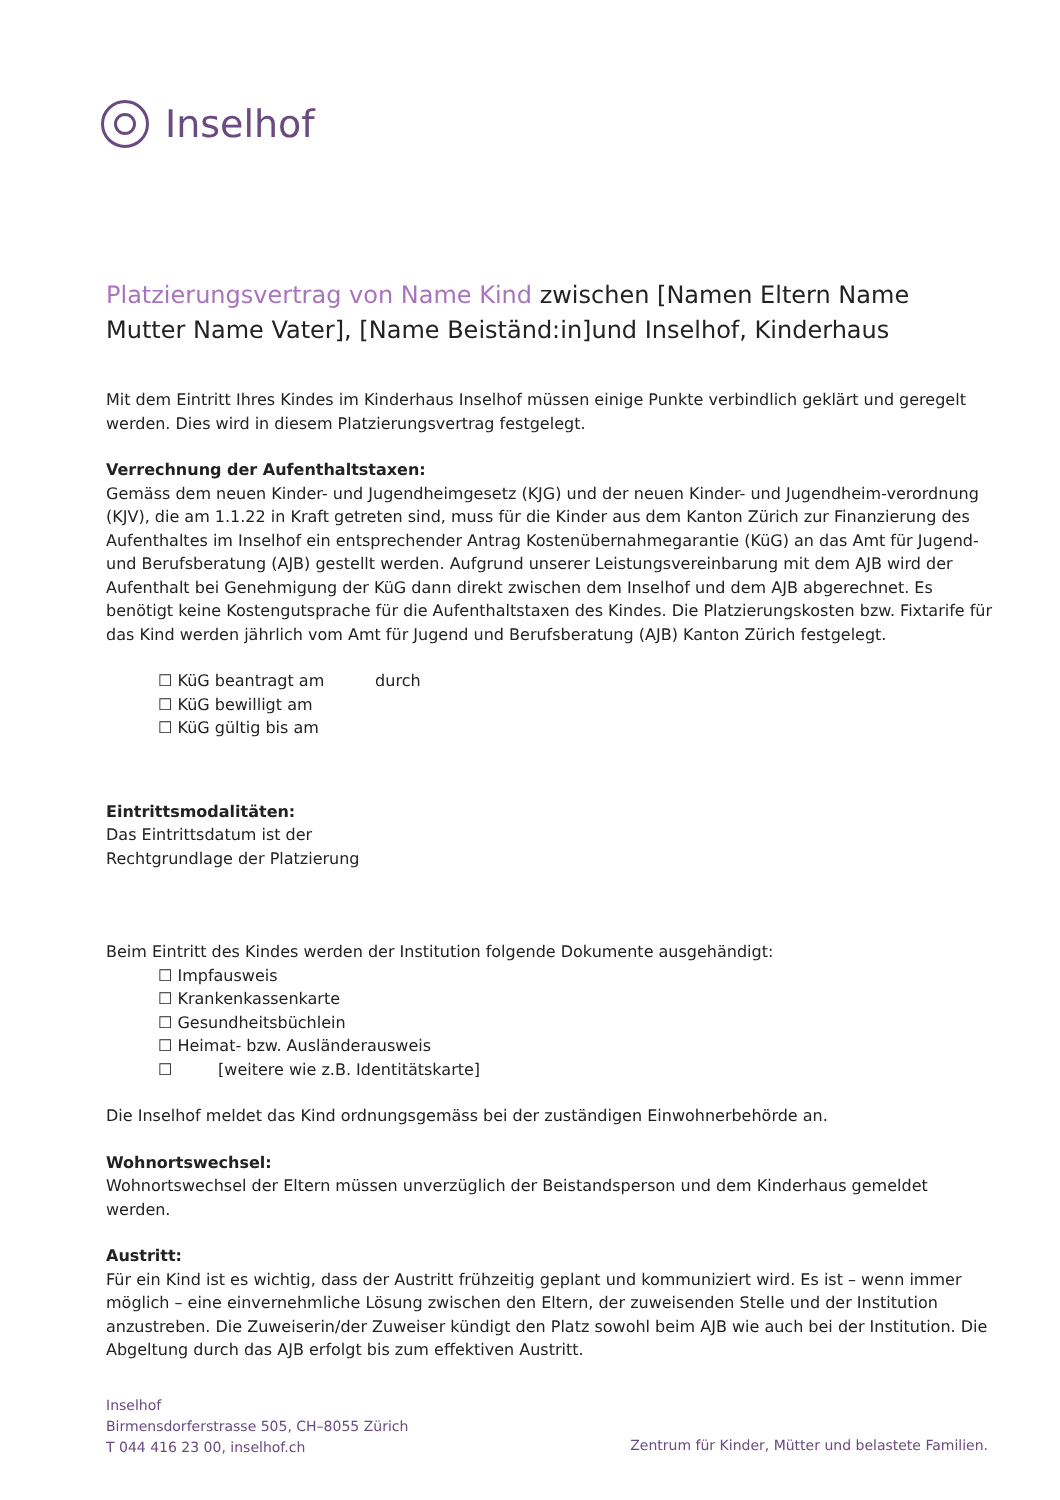Inselhof
Platzierungsvertrag von Name Kind zwischen [Namen Eltern Name Mutter Name Vater], [Name Beiständ:in]und Inselhof, Kinderhaus
Mit dem Eintritt Ihres Kindes im Kinderhaus Inselhof müssen einige Punkte verbindlich geklärt und geregelt werden. Dies wird in diesem Platzierungsvertrag festgelegt.
Verrechnung der Aufenthaltstaxen:
Gemäss dem neuen Kinder- und Jugendheimgesetz (KJG) und der neuen Kinder- und Jugendheim-verordnung (KJV), die am 1.1.22 in Kraft getreten sind, muss für die Kinder aus dem Kanton Zürich zur Finanzierung des Aufenthaltes im Inselhof ein entsprechender Antrag Kostenübernahmegarantie (KüG) an das Amt für Jugend- und Berufsberatung (AJB) gestellt werden. Aufgrund unserer Leistungsvereinbarung mit dem AJB wird der Aufenthalt bei Genehmigung der KüG dann direkt zwischen dem Inselhof und dem AJB abgerechnet. Es benötigt keine Kostengutsprache für die Aufenthaltstaxen des Kindes. Die Platzierungskosten bzw. Fixtarife für das Kind werden jährlich vom Amt für Jugend und Berufsberatung (AJB) Kanton Zürich festgelegt.
☐ KüG beantragt am durch
☐ KüG bewilligt am
☐ KüG gültig bis am
Eintrittsmodalitäten:
Das Eintrittsdatum ist der
Rechtgrundlage der Platzierung
Beim Eintritt des Kindes werden der Institution folgende Dokumente ausgehändigt:
☐ Impfausweis
☐ Krankenkassenkarte
☐ Gesundheitsbüchlein
☐ Heimat- bzw. Ausländerausweis
☐ [weitere wie z.B. Identitätskarte]
Die Inselhof meldet das Kind ordnungsgemäss bei der zuständigen Einwohnerbehörde an.
Wohnortswechsel:
Wohnortswechsel der Eltern müssen unverzüglich der Beistandsperson und dem Kinderhaus gemeldet werden.
Austritt:
Für ein Kind ist es wichtig, dass der Austritt frühzeitig geplant und kommuniziert wird. Es ist – wenn immer möglich – eine einvernehmliche Lösung zwischen den Eltern, der zuweisenden Stelle und der Institution anzustreben. Die Zuweiserin/der Zuweiser kündigt den Platz sowohl beim AJB wie auch bei der Institution. Die Abgeltung durch das AJB erfolgt bis zum effektiven Austritt.
Inselhof
Birmensdorferstrasse 505, CH–8055 Zürich
T 044 416 23 00, inselhof.ch
Zentrum für Kinder, Mütter und belastete Familien.